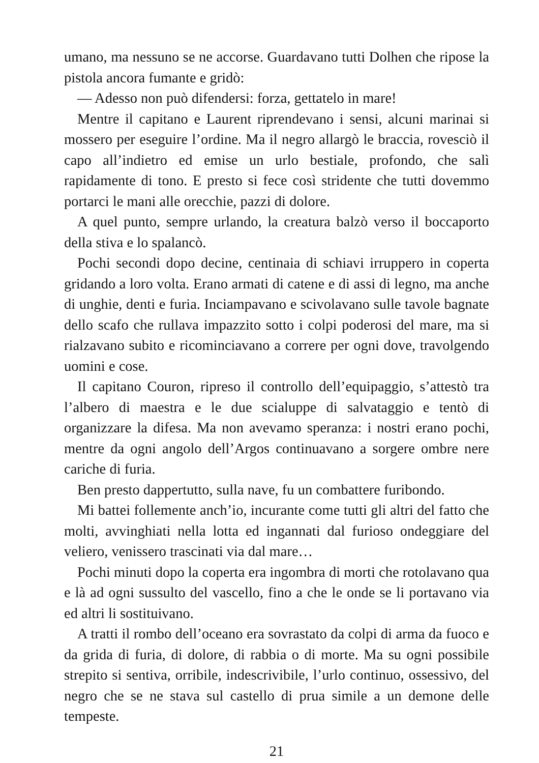umano, ma nessuno se ne accorse. Guardavano tutti Dolhen che ripose la pistola ancora fumante e gridò:
— Adesso non può difendersi: forza, gettatelo in mare!
Mentre il capitano e Laurent riprendevano i sensi, alcuni marinai si mossero per eseguire l’ordine. Ma il negro allargò le braccia, rovesciò il capo all’indietro ed emise un urlo bestiale, profondo, che salì rapidamente di tono. E presto si fece così stridente che tutti dovemmo portarci le mani alle orecchie, pazzi di dolore.
A quel punto, sempre urlando, la creatura balzò verso il boccaporto della stiva e lo spalancò.
Pochi secondi dopo decine, centinaia di schiavi irruppero in coperta gridando a loro volta. Erano armati di catene e di assi di legno, ma anche di unghie, denti e furia. Inciampavano e scivolavano sulle tavole bagnate dello scafo che rullava impazzito sotto i colpi poderosi del mare, ma si rialzavano subito e ricominciavano a correre per ogni dove, travolgendo uomini e cose.
Il capitano Couron, ripreso il controllo dell’equipaggio, s’attestò tra l’albero di maestra e le due scialuppe di salvataggio e tentò di organizzare la difesa. Ma non avevamo speranza: i nostri erano pochi, mentre da ogni angolo dell’Argos continuavano a sorgere ombre nere cariche di furia.
Ben presto dappertutto, sulla nave, fu un combattere furibondo.
Mi battei follemente anch’io, incurante come tutti gli altri del fatto che molti, avvinghiati nella lotta ed ingannati dal furioso ondeggiare del veliero, venissero trascinati via dal mare…
Pochi minuti dopo la coperta era ingombra di morti che rotolavano qua e là ad ogni sussulto del vascello, fino a che le onde se li portavano via ed altri li sostituivano.
A tratti il rombo dell’oceano era sovrastato da colpi di arma da fuoco e da grida di furia, di dolore, di rabbia o di morte. Ma su ogni possibile strepito si sentiva, orribile, indescrivibile, l’urlo continuo, ossessivo, del negro che se ne stava sul castello di prua simile a un demone delle tempeste.
21